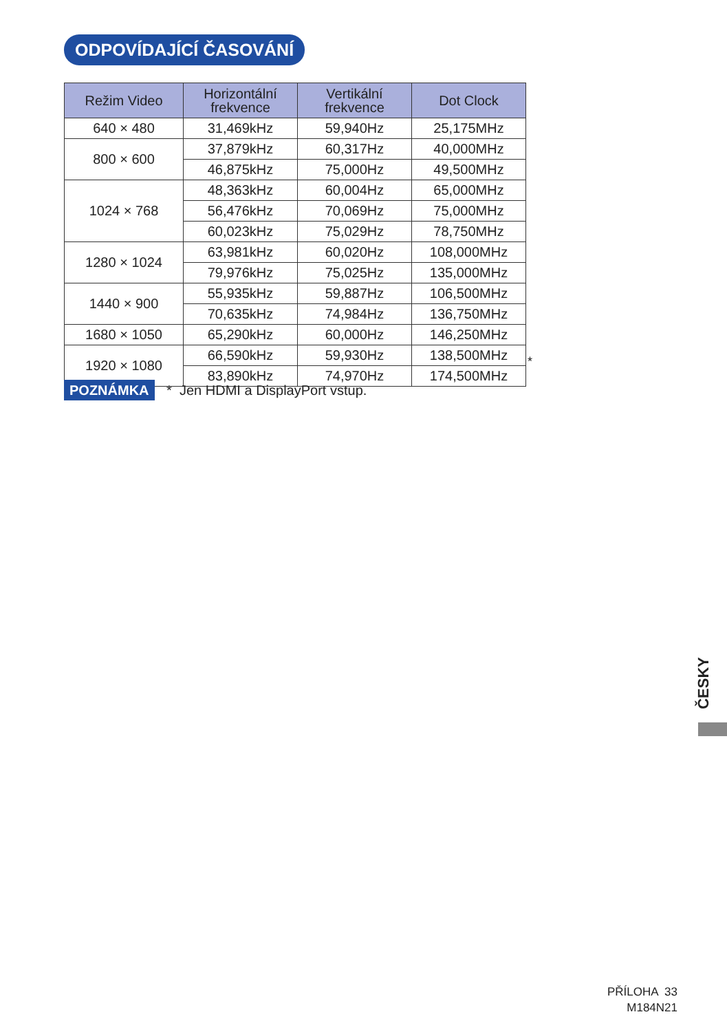ODPOVÍDAJÍCÍ ČASOVÁNÍ
| Režim Video | Horizontální frekvence | Vertikální frekvence | Dot Clock |
| --- | --- | --- | --- |
| 640 × 480 | 31,469kHz | 59,940Hz | 25,175MHz |
| 800 × 600 | 37,879kHz | 60,317Hz | 40,000MHz |
| | 46,875kHz | 75,000Hz | 49,500MHz |
| 1024 × 768 | 48,363kHz | 60,004Hz | 65,000MHz |
| | 56,476kHz | 70,069Hz | 75,000MHz |
| | 60,023kHz | 75,029Hz | 78,750MHz |
| 1280 × 1024 | 63,981kHz | 60,020Hz | 108,000MHz |
| | 79,976kHz | 75,025Hz | 135,000MHz |
| 1440 × 900 | 55,935kHz | 59,887Hz | 106,500MHz |
| | 70,635kHz | 74,984Hz | 136,750MHz |
| 1680 × 1050 | 65,290kHz | 60,000Hz | 146,250MHz |
| 1920 × 1080 | 66,590kHz | 59,930Hz | 138,500MHz |
| | 83,890kHz | 74,970Hz | 174,500MHz |
*
POZNÁMKA * Jen HDMI a DisplayPort vstup.
ČESKY
PŘÍLOHA 33
M184N21